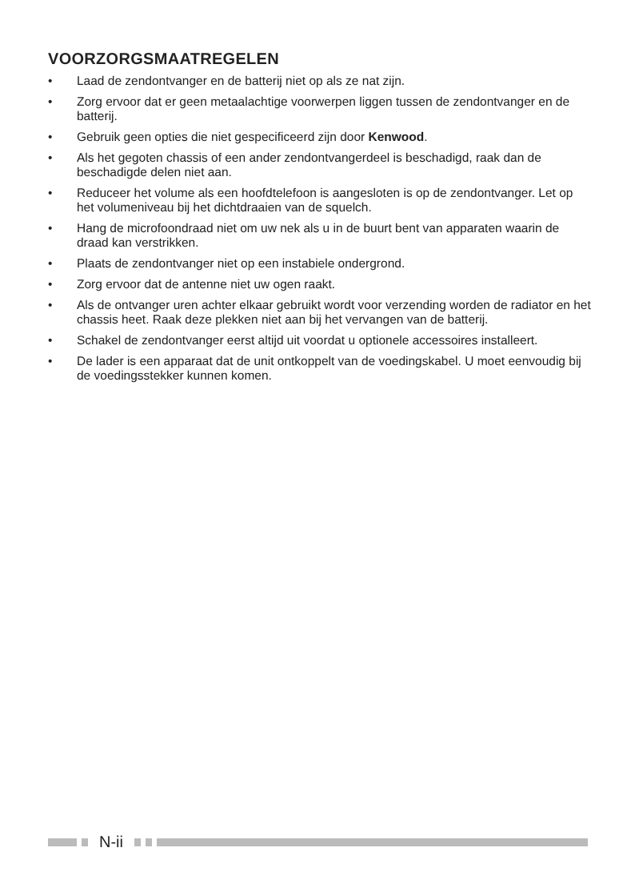VOORZORGSMAATREGELEN
• Laad de zendontvanger en de batterij niet op als ze nat zijn.
• Zorg ervoor dat er geen metaalachtige voorwerpen liggen tussen de zendontvanger en de batterij.
• Gebruik geen opties die niet gespecificeerd zijn door Kenwood.
• Als het gegoten chassis of een ander zendontvangerdeel is beschadigd, raak dan de beschadigde delen niet aan.
• Reduceer het volume als een hoofdtelefoon is aangesloten is op de zendontvanger. Let op het volumeniveau bij het dichtdraaien van de squelch.
• Hang de microfoondraad niet om uw nek als u in de buurt bent van apparaten waarin de draad kan verstrikken.
• Plaats de zendontvanger niet op een instabiele ondergrond.
• Zorg ervoor dat de antenne niet uw ogen raakt.
• Als de ontvanger uren achter elkaar gebruikt wordt voor verzending worden de radiator en het chassis heet. Raak deze plekken niet aan bij het vervangen van de batterij.
• Schakel de zendontvanger eerst altijd uit voordat u optionele accessoires installeert.
• De lader is een apparaat dat de unit ontkoppelt van de voedingskabel. U moet eenvoudig bij de voedingsstekker kunnen komen.
N-ii